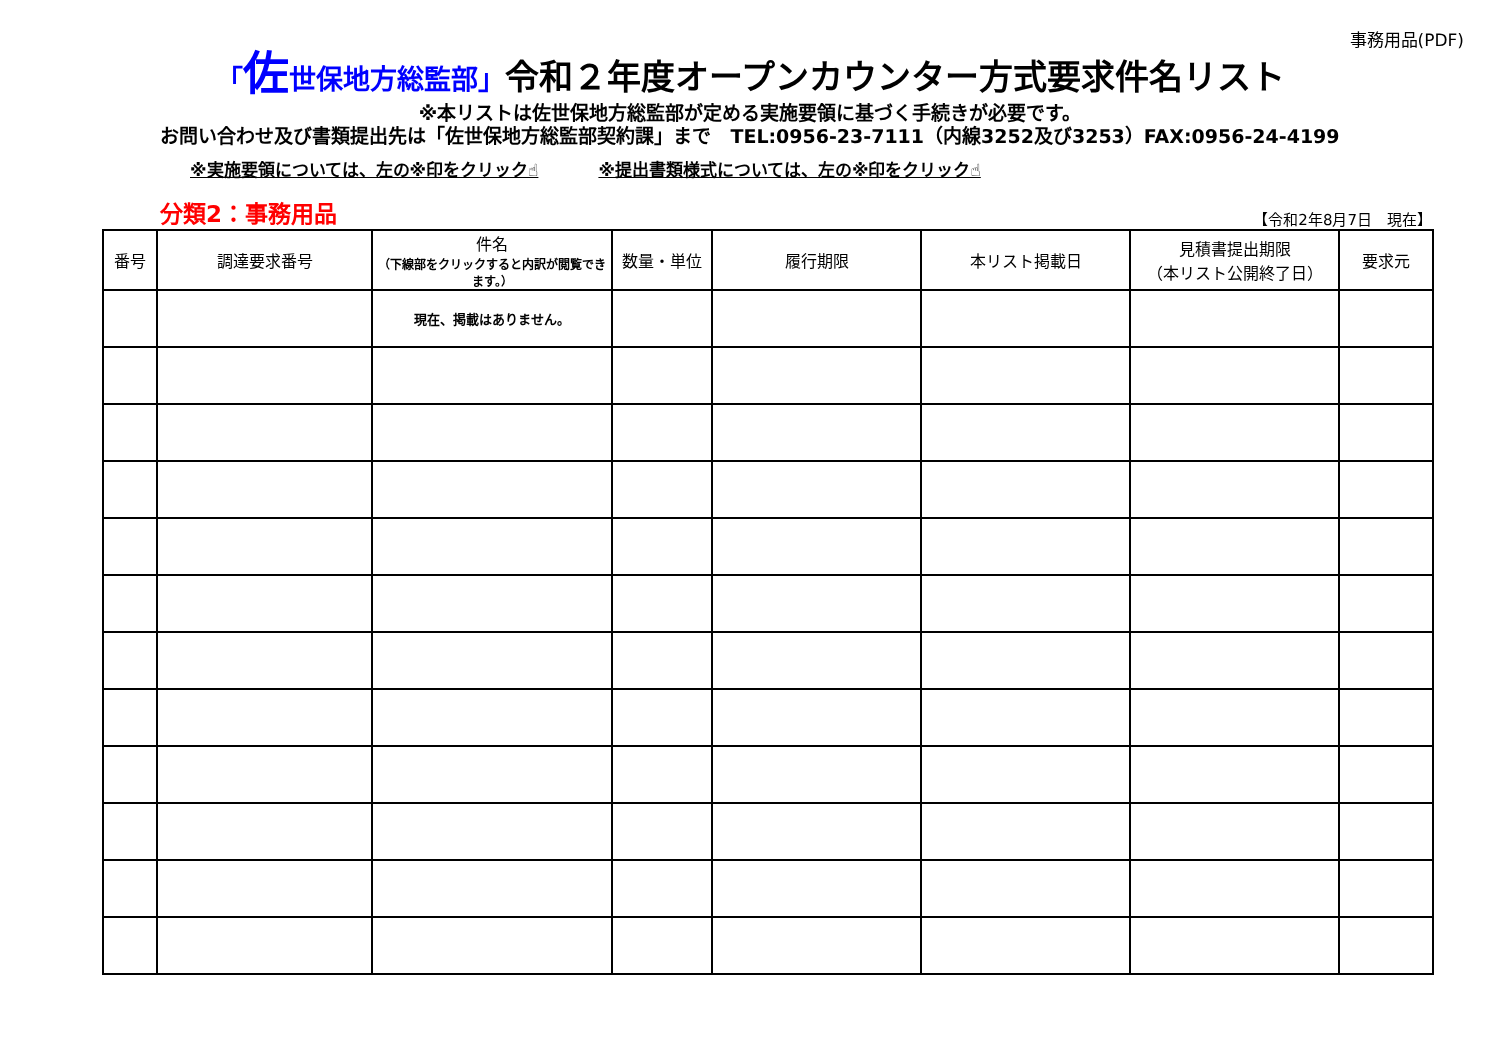事務用品(PDF)
「佐世保地方総監部」令和２年度オープンカウンター方式要求件名リスト
※本リストは佐世保地方総監部が定める実施要領に基づく手続きが必要です。
お問い合わせ及び書類提出先は「佐世保地方総監部契約課」まで　TEL:0956-23-7111（内線3252及び3253）FAX:0956-24-4199
※実施要領については、左の※印をクリック☝ ※提出書類様式については、左の※印をクリック☝
分類2：事務用品
【令和2年8月7日　現在】
| 番号 | 調達要求番号 | 件名 （下線部をクリックすると内訳が閲覧できます。） | 数量・単位 | 履行期限 | 本リスト掲載日 | 見積書提出期限 （本リスト公開終了日） | 要求元 |
| --- | --- | --- | --- | --- | --- | --- | --- |
| | | 現在、掲載はありません。 | | | | | |